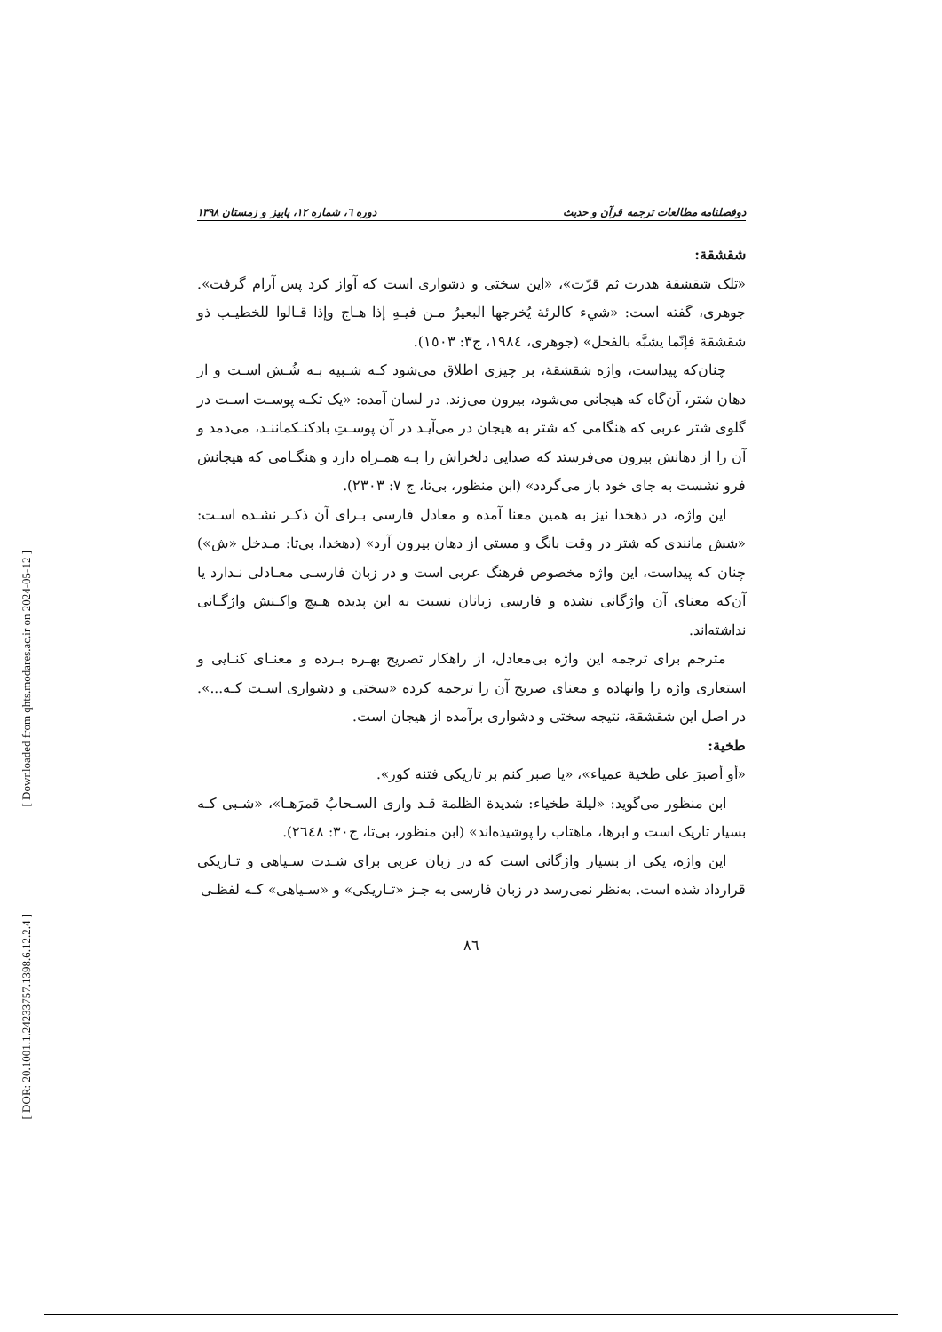[ Downloaded from qhts.modares.ac.ir on 2024-05-12 ]
[ DOR: 20.1001.1.24233757.1398.6.12.2.4 ]
دوفصلنامه مطالعات ترجمه قرآن و حدیث دوره ٦، شماره ١٢، پاییز و زمستان ١٣٩٨
شقشقة:
«تلک شقشقة هدرت ثم قرّت»، «این سختی و دشواری است که آواز کرد پس آرام گرفت». جوهری، گفته است: «شيء كالرئة يُخرجها البعيرُ مـن فيـهِ إذا هـاج وإذا قـالوا للخطيـب ذو شقشقة فإنّما يشبَّه بالفحل» (جوهری، ١٩٨٤، ج٣: ١٥٠٣).
چنان‌که پیداست، واژه شقشقة، بر چیزی اطلاق می‌شود کـه شـبیه بـه شُـش اسـت و از دهان شتر، آن‌گاه که هیجانی می‌شود، بیرون می‌زند. در لسان آمده: «یک تکـه پوسـت اسـت در گلوی شتر عربی که هنگامی که شتر به هیجان در می‌آیـد در آن پوسـتِ بادکنـکماننـد، می‌دمد و آن را از دهانش بیرون می‌فرستد که صدایی دلخراش را بـه همـراه دارد و هنگـامی که هیجانش فرو نشست به جای خود باز می‌گردد» (ابن منظور، بی‌تا، ج ٧: ٢٣٠٣).
این واژه، در دهخدا نیز به همین معنا آمده و معادل فارسی بـرای آن ذکـر نشـده اسـت: «شش مانندی که شتر در وقت بانگ و مستی از دهان بیرون آرد» (دهخدا، بی‌تا: مـدخل «ش») چنان که پیداست، این واژه مخصوص فرهنگ عربی است و در زبان فارسـی معـادلی نـدارد یا آن‌که معنای آن واژگانی نشده و فارسی زبانان نسبت به این پدیده هـیچ واکـنش واژگـانی نداشته‌اند.
مترجم برای ترجمه این واژه بی‌معادل، از راهکار تصریح بهـره بـرده و معنـای کنـایی و استعاری واژه را وانهاده و معنای صریح آن را ترجمه کرده «سختی و دشواری اسـت کـه...». در اصل این شقشقة، نتیجه سختی و دشواری برآمده از هیجان است.
طخية:
«أو أصبرَ على طخية عمياء»، «یا صبر کنم بر تاریکی فتنه کور».
ابن منظور می‌گوید: «ليلة طخياء: شديدة الظلمة قـد واری السـحابُ قمرَهـا»، «شـبی کـه بسیار تاریک است و ابرها، ماهتاب را پوشیده‌اند» (ابن منظور، بی‌تا، ج٣٠: ٢٦٤٨).
این واژه، یکی از بسیار واژگانی است که در زبان عربی برای شـدت سـیاهی و تـاریکی قرارداد شده است. به‌نظر نمی‌رسد در زبان فارسی به جـز «تـاریکی» و «سـیاهی» کـه لفظـی
٨٦